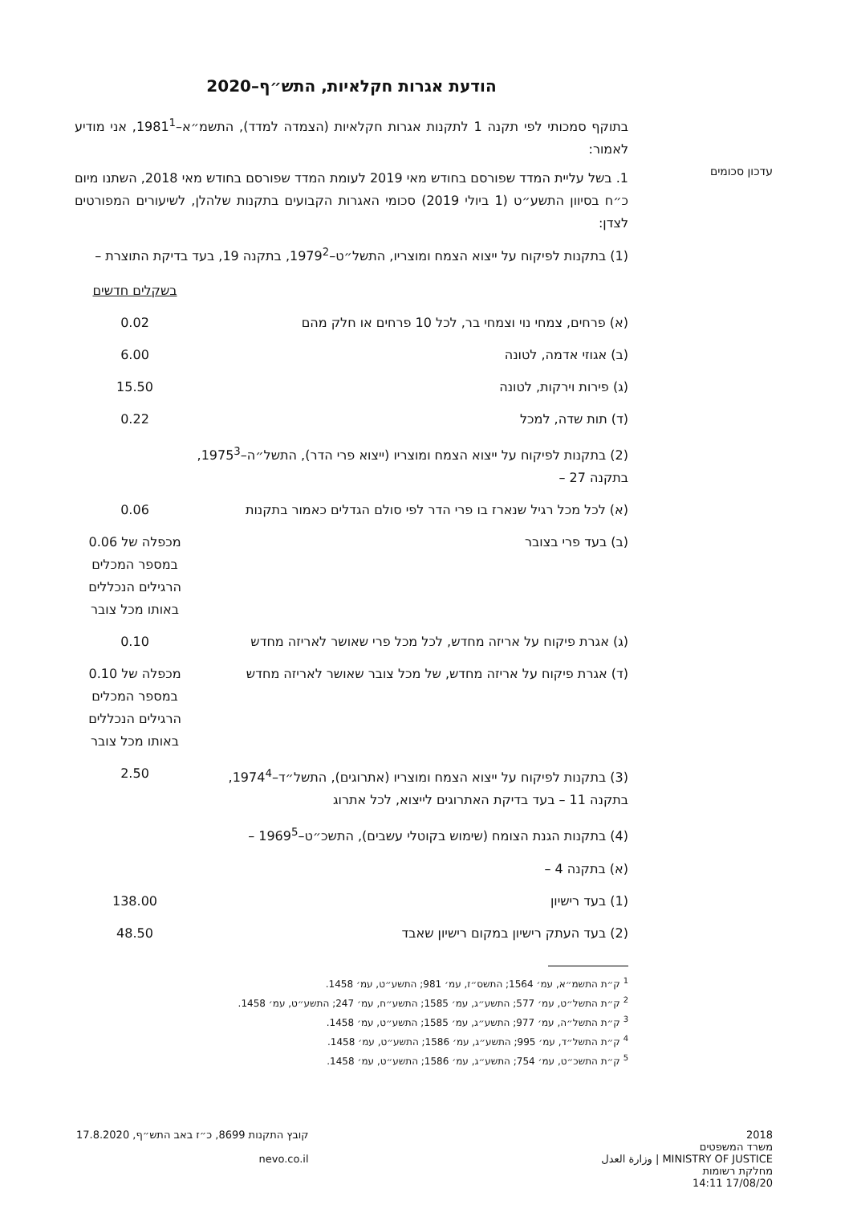עדכון סכומים
הודעת אגרות חקלאיות, התש״ף–2020
בתוקף סמכותי לפי תקנה 1 לתקנות אגרות חקלאיות (הצמדה למדד), התשמ״א–1981<sup>1</sup>, אני מודיע לאמור:
1. בשל עליית המדד שפורסם בחודש מאי 2019 לעומת המדד שפורסם בחודש מאי 2018, השתנו מיום כ״ח בסיוון התשע״ט (1 ביולי 2019) סכומי האגרות הקבועים בתקנות שלהלן, לשיעורים המפורטים לצדן:
(1) בתקנות לפיקוח על ייצוא הצמח ומוצריו, התשל״ט–1979<sup>2</sup>, בתקנה 19, בעד בדיקת התוצרת –
| | בשקלים חדשים |
| (א) פרחים, צמחי נוי וצמחי בר, לכל 10 פרחים או חלק מהם | 0.02 |
| (ב) אגוזי אדמה, לטונה | 6.00 |
| (ג) פירות וירקות, לטונה | 15.50 |
| (ד) תות שדה, למכל | 0.22 |
| (2) בתקנות לפיקוח על ייצוא הצמח ומוצריו (ייצוא פרי הדר), התשל״ה–1975<sup>3</sup>, בתקנה 27 – | |
| (א) לכל מכל רגיל שנארז בו פרי הדר לפי סולם הגדלים כאמור בתקנות | 0.06 |
| (ב) בעד פרי בצובר | מכפלה של 0.06 במספר המכלים הרגילים הנכללים באותו מכל צובר |
| (ג) אגרת פיקוח על אריזה מחדש, לכל מכל פרי שאושר לאריזה מחדש | 0.10 |
| (ד) אגרת פיקוח על אריזה מחדש, של מכל צובר שאושר לאריזה מחדש | מכפלה של 0.10 במספר המכלים הרגילים הנכללים באותו מכל צובר |
| (3) בתקנות לפיקוח על ייצוא הצמח ומוצריו (אתרוגים), התשל״ד–1974<sup>4</sup>, בתקנה 11 – בעד בדיקת האתרוגים לייצוא, לכל אתרוג | 2.50 |
| (4) בתקנות הגנת הצומח (שימוש בקוטלי עשבים), התשכ״ט–1969<sup>5</sup> – | |
| (א) בתקנה 4 – | |
| (1) בעד רישיון | 138.00 |
| (2) בעד העתק רישיון במקום רישיון שאבד | 48.50 |
<sup>1</sup> ק״ת התשמ״א, עמ׳ 1564; התשס״ז, עמ׳ 981; התשע״ט, עמ׳ 1458.
<sup>2</sup> ק״ת התשל״ט, עמ׳ 577; התשע״ג, עמ׳ 1585; התשע״ח, עמ׳ 247; התשע״ט, עמ׳ 1458.
<sup>3</sup> ק״ת התשל״ה, עמ׳ 977; התשע״ג, עמ׳ 1585; התשע״ט, עמ׳ 1458.
<sup>4</sup> ק״ת התשל״ד, עמ׳ 995; התשע״ג, עמ׳ 1586; התשע״ט, עמ׳ 1458.
<sup>5</sup> ק״ת התשכ״ט, עמ׳ 754; התשע״ג, עמ׳ 1586; התשע״ט, עמ׳ 1458.
2018
משרד המשפטים
MINISTRY OF JUSTICE | وزارة العدل
מחלקת רשומות
17/08/20 14:11
קובץ התקנות 8699, כ״ז באב התש״ף, 17.8.2020
nevo.co.il